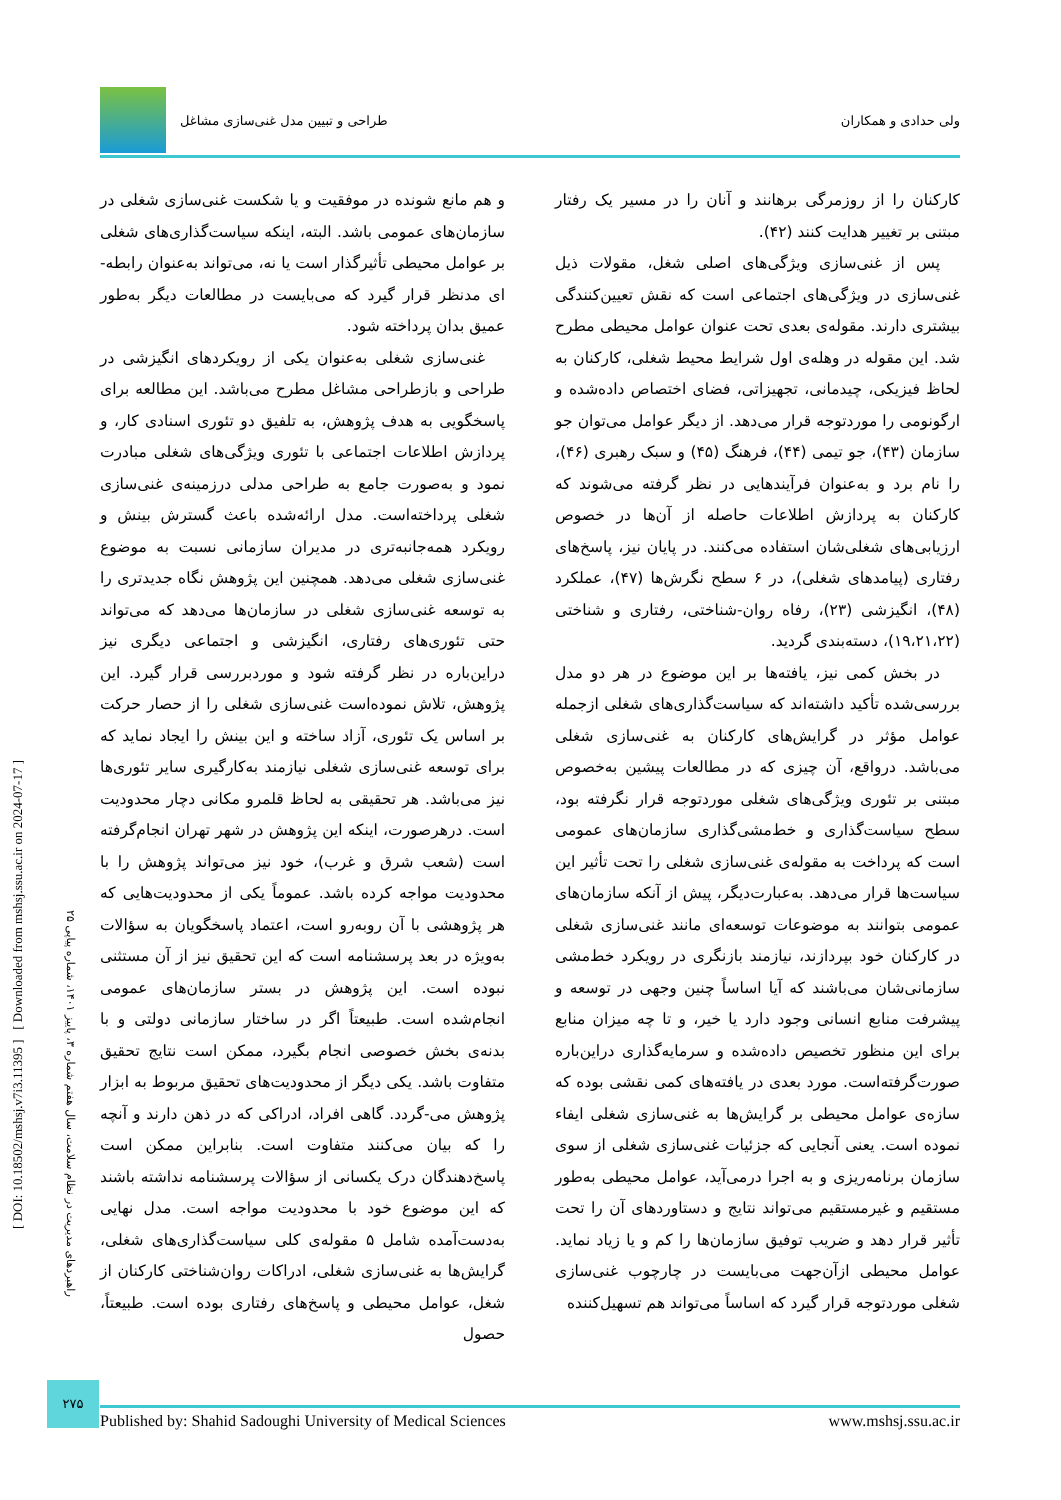ولی حدادی و همکاران طراحی و تبیین مدل غنی‌سازی مشاغل
کارکنان را از روزمرگی برهانند و آنان را در مسیر یک رفتار مبتنی بر تغییر هدایت کنند (۴۲).
پس از غنی‌سازی ویژگی‌های اصلی شغل، مقولات ذیل غنی‌سازی در ویژگی‌های اجتماعی است که نقش تعیین‌کنندگی بیشتری دارند. مقوله‌ی بعدی تحت عنوان عوامل محیطی مطرح شد. این مقوله در وهله‌ی اول شرایط محیط شغلی، کارکنان به لحاظ فیزیکی، چیدمانی، تجهیزاتی، فضای اختصاص داده‌شده و ارگونومی را موردتوجه قرار می‌دهد. از دیگر عوامل می‌توان جو سازمان (۴۳)، جو تیمی (۴۴)، فرهنگ (۴۵) و سبک رهبری (۴۶)، را نام برد و به‌عنوان فرآیندهایی در نظر گرفته می‌شوند که کارکنان به پردازش اطلاعات حاصله از آن‌ها در خصوص ارزیابی‌های شغلی‌شان استفاده می‌کنند. در پایان نیز، پاسخ‌های رفتاری (پیامدهای شغلی)، در ۶ سطح نگرش‌ها (۴۷)، عملکرد (۴۸)، انگیزشی (۲۳)، رفاه روان-شناختی، رفتاری و شناختی (۱۹،۲۱،۲۲)، دسته‌بندی گردید.
در بخش کمی نیز، یافته‌ها بر این موضوع در هر دو مدل بررسی‌شده تأکید داشته‌اند که سیاست‌گذاری‌های شغلی ازجمله عوامل مؤثر در گرایش‌های کارکنان به غنی‌سازی شغلی می‌باشد. درواقع، آن چیزی که در مطالعات پیشین به‌خصوص مبتنی بر تئوری ویژگی‌های شغلی موردتوجه قرار نگرفته بود، سطح سیاست‌گذاری و خط‌مشی‌گذاری سازمان‌های عمومی است که پرداخت به مقوله‌ی غنی‌سازی شغلی را تحت تأثیر این سیاست‌ها قرار می‌دهد. به‌عبارت‌دیگر، پیش از آنکه سازمان‌های عمومی بتوانند به موضوعات توسعه‌ای مانند غنی‌سازی شغلی در کارکنان خود بپردازند، نیازمند بازنگری در رویکرد خط‌مشی سازمانی‌شان می‌باشند که آیا اساساً چنین وجهی در توسعه و پیشرفت منابع انسانی وجود دارد یا خیر، و تا چه میزان منابع برای این منظور تخصیص داده‌شده و سرمایه‌گذاری دراین‌باره صورت‌گرفته‌است. مورد بعدی در یافته‌های کمی نقشی بوده که سازه‌ی عوامل محیطی بر گرایش‌ها به غنی‌سازی شغلی ایفاء نموده است. یعنی آنجایی که جزئیات غنی‌سازی شغلی از سوی سازمان برنامه‌ریزی و به اجرا درمی‌آید، عوامل محیطی به‌طور مستقیم و غیرمستقیم می‌تواند نتایج و دستاوردهای آن را تحت تأثیر قرار دهد و ضریب توفیق سازمان‌ها را کم و یا زیاد نماید. عوامل محیطی ازآن‌جهت می‌بایست در چارچوب غنی‌سازی شغلی موردتوجه قرار گیرد که اساساً می‌تواند هم تسهیل‌کننده
و هم مانع شونده در موفقیت و یا شکست غنی‌سازی شغلی در سازمان‌های عمومی باشد. البته، اینکه سیاست‌گذاری‌های شغلی بر عوامل محیطی تأثیرگذار است یا نه، می‌تواند به‌عنوان رابطه-ای مدنظر قرار گیرد که می‌بایست در مطالعات دیگر به‌طور عمیق بدان پرداخته شود.
غنی‌سازی شغلی به‌عنوان یکی از رویکردهای انگیزشی در طراحی و بازطراحی مشاغل مطرح می‌باشد. این مطالعه برای پاسخگویی به هدف پژوهش، به تلفیق دو تئوری اسنادی کار، و پردازش اطلاعات اجتماعی با تئوری ویژگی‌های شغلی مبادرت نمود و به‌صورت جامع به طراحی مدلی درزمینه‌ی غنی‌سازی شغلی پرداخته‌است. مدل ارائه‌شده باعث گسترش بینش و رویکرد همه‌جانبه‌تری در مدیران سازمانی نسبت به موضوع غنی‌سازی شغلی می‌دهد. همچنین این پژوهش نگاه جدیدتری را به توسعه غنی‌سازی شغلی در سازمان‌ها می‌دهد که می‌تواند حتی تئوری‌های رفتاری، انگیزشی و اجتماعی دیگری نیز دراین‌باره در نظر گرفته شود و موردبررسی قرار گیرد. این پژوهش، تلاش نموده‌است غنی‌سازی شغلی را از حصار حرکت بر اساس یک تئوری، آزاد ساخته و این بینش را ایجاد نماید که برای توسعه غنی‌سازی شغلی نیازمند به‌کارگیری سایر تئوری‌ها نیز می‌باشد. هر تحقیقی به لحاظ قلمرو مکانی دچار محدودیت است. درهرصورت، اینکه این پژوهش در شهر تهران انجام‌گرفته است (شعب شرق و غرب)، خود نیز می‌تواند پژوهش را با محدودیت مواجه کرده باشد. عموماً یکی از محدودیت‌هایی که هر پژوهشی با آن روبه‌رو است، اعتماد پاسخگویان به سؤالات به‌ویژه در بعد پرسشنامه است که این تحقیق نیز از آن مستثنی نبوده است. این پژوهش در بستر سازمان‌های عمومی انجام‌شده است. طبیعتاً اگر در ساختار سازمانی دولتی و با بدنه‌ی بخش خصوصی انجام بگیرد، ممکن است نتایج تحقیق متفاوت باشد. یکی دیگر از محدودیت‌های تحقیق مربوط به ابزار پژوهش می-گردد. گاهی افراد، ادراکی که در ذهن دارند و آنچه را که بیان می‌کنند متفاوت است. بنابراین ممکن است پاسخ‌دهندگان درک یکسانی از سؤالات پرسشنامه نداشته باشند که این موضوع خود با محدودیت مواجه است. مدل نهایی به‌دست‌آمده شامل ۵ مقوله‌ی کلی سیاست‌گذاری‌های شغلی، گرایش‌ها به غنی‌سازی شغلی، ادراکات روان‌شناختی کارکنان از شغل، عوامل محیطی و پاسخ‌های رفتاری بوده است. طبیعتاً، حصول
[ DOI: 10.18502/mshsj.v7i3.11395 ] [ Downloaded from mshsj.ssu.ac.ir on 2024-07-17 ]
راهبردهای مدیریت در نظام سلامت، سال هفتم شماره ۳، پاییز ۱۴۰۱، شماره پیاپی ۲۵
۲۷۵
Published by: Shahid Sadoughi University of Medical Sciences www.mshsj.ssu.ac.ir